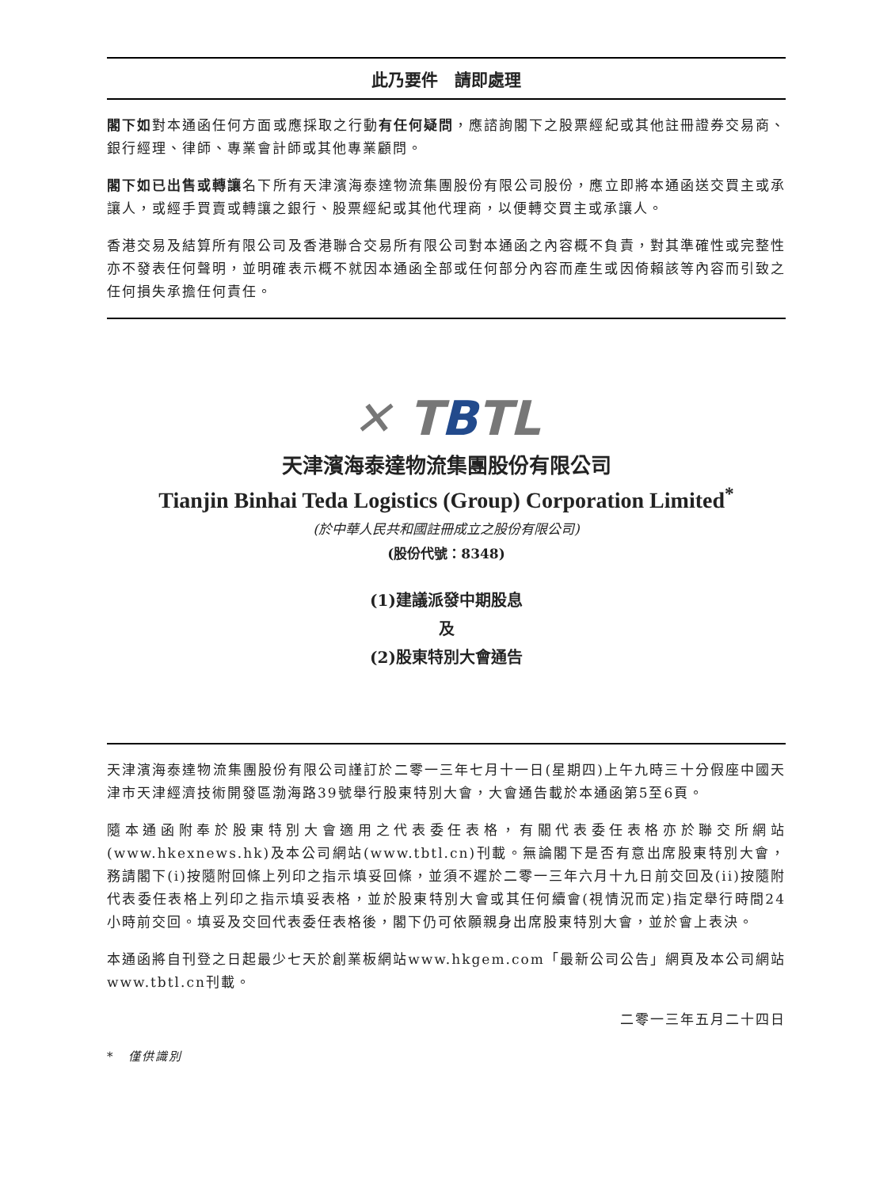此乃要件　請即處理
閣下如對本通函任何方面或應採取之行動有任何疑問，應諮詢閣下之股票經紀或其他註冊證券交易商、銀行經理、律師、專業會計師或其他專業顧問。
閣下如已出售或轉讓名下所有天津濱海泰達物流集團股份有限公司股份，應立即將本通函送交買主或承讓人，或經手買賣或轉讓之銀行、股票經紀或其他代理商，以便轉交買主或承讓人。
香港交易及結算所有限公司及香港聯合交易所有限公司對本通函之內容概不負責，對其準確性或完整性亦不發表任何聲明，並明確表示概不就因本通函全部或任何部分內容而產生或因倚賴該等內容而引致之任何損失承擔任何責任。
✕ TBTL
天津濱海泰達物流集團股份有限公司
Tianjin Binhai Teda Logistics (Group) Corporation Limited<sup>*</sup>
(於中華人民共和國註冊成立之股份有限公司)
(股份代號：8348)
(1)建議派發中期股息
及
(2)股東特別大會通告
天津濱海泰達物流集團股份有限公司謹訂於二零一三年七月十一日(星期四)上午九時三十分假座中國天津市天津經濟技術開發區渤海路39號舉行股東特別大會，大會通告載於本通函第5至6頁。
隨本通函附奉於股東特別大會適用之代表委任表格，有關代表委任表格亦於聯交所網站(www.hkexnews.hk)及本公司網站(www.tbtl.cn)刊載。無論閣下是否有意出席股東特別大會，務請閣下(i)按隨附回條上列印之指示填妥回條，並須不遲於二零一三年六月十九日前交回及(ii)按隨附代表委任表格上列印之指示填妥表格，並於股東特別大會或其任何續會(視情況而定)指定舉行時間24小時前交回。填妥及交回代表委任表格後，閣下仍可依願親身出席股東特別大會，並於會上表決。
本通函將自刊登之日起最少七天於創業板網站www.hkgem.com「最新公司公告」網頁及本公司網站www.tbtl.cn刊載。
二零一三年五月二十四日
*　僅供識別